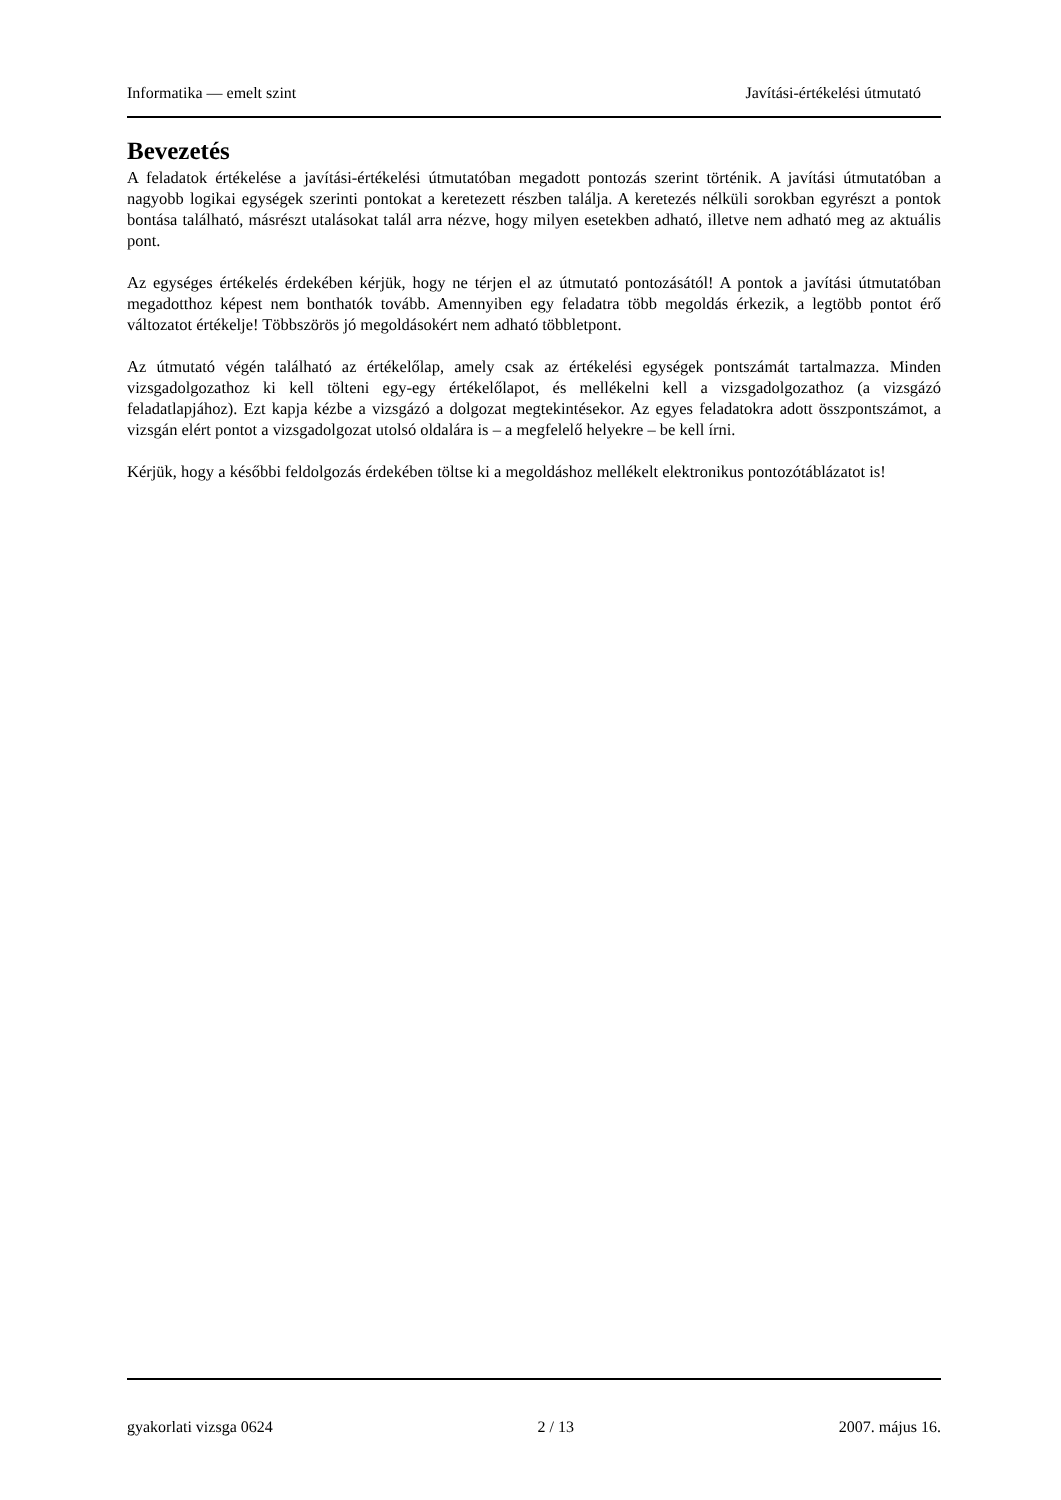Informatika — emelt szint Javítási-értékelési útmutató
Bevezetés
A feladatok értékelése a javítási-értékelési útmutatóban megadott pontozás szerint történik. A javítási útmutatóban a nagyobb logikai egységek szerinti pontokat a keretezett részben találja. A keretezés nélküli sorokban egyrészt a pontok bontása található, másrészt utalásokat talál arra nézve, hogy milyen esetekben adható, illetve nem adható meg az aktuális pont.
Az egységes értékelés érdekében kérjük, hogy ne térjen el az útmutató pontozásától! A pontok a javítási útmutatóban megadotthoz képest nem bonthatók tovább. Amennyiben egy feladatra több megoldás érkezik, a legtöbb pontot érő változatot értékelje! Többszörös jó megoldásokért nem adható többletpont.
Az útmutató végén található az értékelőlap, amely csak az értékelési egységek pontszámát tartalmazza. Minden vizsgadolgozathoz ki kell tölteni egy-egy értékelőlapot, és mellékelni kell a vizsgadolgozathoz (a vizsgázó feladatlapjához). Ezt kapja kézbe a vizsgázó a dolgozat megtekintésekor. Az egyes feladatokra adott összpontszámot, a vizsgán elért pontot a vizsgadolgozat utolsó oldalára is – a megfelelő helyekre – be kell írni.
Kérjük, hogy a későbbi feldolgozás érdekében töltse ki a megoldáshoz mellékelt elektronikus pontozótáblázatot is!
gyakorlati vizsga 0624 2 / 13 2007. május 16.